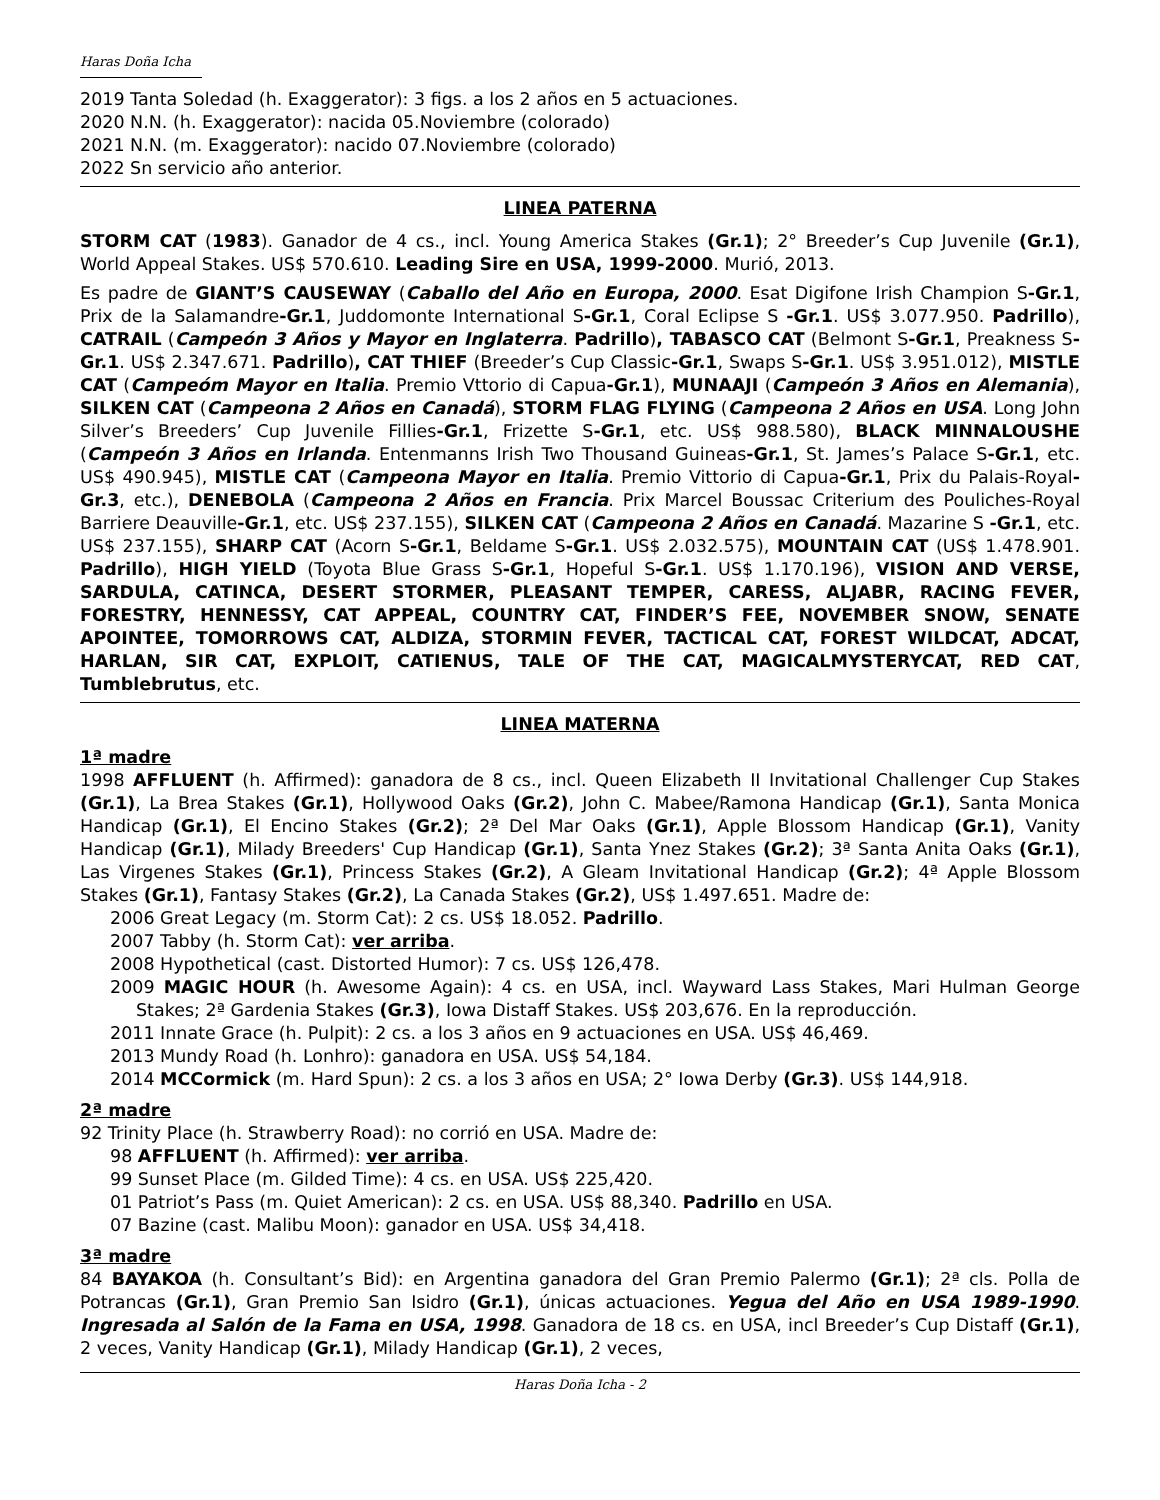Haras Doña Icha
2019 Tanta Soledad (h. Exaggerator): 3 figs. a los 2 años en 5 actuaciones.
2020 N.N. (h. Exaggerator): nacida 05.Noviembre (colorado)
2021 N.N. (m. Exaggerator): nacido 07.Noviembre (colorado)
2022 Sn servicio año anterior.
LINEA PATERNA
STORM CAT (1983). Ganador de 4 cs., incl. Young America Stakes (Gr.1); 2° Breeder’s Cup Juvenile (Gr.1), World Appeal Stakes. US$ 570.610. Leading Sire en USA, 1999-2000. Murió, 2013.
Es padre de GIANT’S CAUSEWAY (Caballo del Año en Europa, 2000. Esat Digifone Irish Champion S-Gr.1, Prix de la Salamandre-Gr.1, Juddomonte International S-Gr.1, Coral Eclipse S -Gr.1. US$ 3.077.950. Padrillo), CATRAIL (Campeón 3 Años y Mayor en Inglaterra. Padrillo), TABASCO CAT (Belmont S-Gr.1, Preakness S-Gr.1. US$ 2.347.671. Padrillo), CAT THIEF (Breeder’s Cup Classic-Gr.1, Swaps S-Gr.1. US$ 3.951.012), MISTLE CAT (Campeóm Mayor en Italia. Premio Vttorio di Capua-Gr.1), MUNAAJI (Campeón 3 Años en Alemania), SILKEN CAT (Campeona 2 Años en Canadá), STORM FLAG FLYING (Campeona 2 Años en USA. Long John Silver’s Breeders’ Cup Juvenile Fillies-Gr.1, Frizette S-Gr.1, etc. US$ 988.580), BLACK MINNALOUSHE (Campeón 3 Años en Irlanda. Entenmanns Irish Two Thousand Guineas-Gr.1, St. James’s Palace S-Gr.1, etc. US$ 490.945), MISTLE CAT (Campeona Mayor en Italia. Premio Vittorio di Capua-Gr.1, Prix du Palais-Royal-Gr.3, etc.), DENEBOLA (Campeona 2 Años en Francia. Prix Marcel Boussac Criterium des Pouliches-Royal Barriere Deauville-Gr.1, etc. US$ 237.155), SILKEN CAT (Campeona 2 Años en Canadá. Mazarine S -Gr.1, etc. US$ 237.155), SHARP CAT (Acorn S-Gr.1, Beldame S-Gr.1. US$ 2.032.575), MOUNTAIN CAT (US$ 1.478.901. Padrillo), HIGH YIELD (Toyota Blue Grass S-Gr.1, Hopeful S-Gr.1. US$ 1.170.196), VISION AND VERSE, SARDULA, CATINCA, DESERT STORMER, PLEASANT TEMPER, CARESS, ALJABR, RACING FEVER, FORESTRY, HENNESSY, CAT APPEAL, COUNTRY CAT, FINDER’S FEE, NOVEMBER SNOW, SENATE APOINTEE, TOMORROWS CAT, ALDIZA, STORMIN FEVER, TACTICAL CAT, FOREST WILDCAT, ADCAT, HARLAN, SIR CAT, EXPLOIT, CATIENUS, TALE OF THE CAT, MAGICALMYSTERYCAT, RED CAT, Tumblebrutus, etc.
LINEA MATERNA
1ª madre
1998 AFFLUENT (h. Affirmed): ganadora de 8 cs., incl. Queen Elizabeth II Invitational Challenger Cup Stakes (Gr.1), La Brea Stakes (Gr.1), Hollywood Oaks (Gr.2), John C. Mabee/Ramona Handicap (Gr.1), Santa Monica Handicap (Gr.1), El Encino Stakes (Gr.2); 2ª Del Mar Oaks (Gr.1), Apple Blossom Handicap (Gr.1), Vanity Handicap (Gr.1), Milady Breeders' Cup Handicap (Gr.1), Santa Ynez Stakes (Gr.2); 3ª Santa Anita Oaks (Gr.1), Las Virgenes Stakes (Gr.1), Princess Stakes (Gr.2), A Gleam Invitational Handicap (Gr.2); 4ª Apple Blossom Stakes (Gr.1), Fantasy Stakes (Gr.2), La Canada Stakes (Gr.2), US$ 1.497.651. Madre de:
2006 Great Legacy (m. Storm Cat): 2 cs. US$ 18.052. Padrillo.
2007 Tabby (h. Storm Cat): ver arriba.
2008 Hypothetical (cast. Distorted Humor): 7 cs. US$ 126,478.
2009 MAGIC HOUR (h. Awesome Again): 4 cs. en USA, incl. Wayward Lass Stakes, Mari Hulman George Stakes; 2ª Gardenia Stakes (Gr.3), Iowa Distaff Stakes. US$ 203,676. En la reproducción.
2011 Innate Grace (h. Pulpit): 2 cs. a los 3 años en 9 actuaciones en USA. US$ 46,469.
2013 Mundy Road (h. Lonhro): ganadora en USA. US$ 54,184.
2014 MCCormick (m. Hard Spun): 2 cs. a los 3 años en USA; 2° Iowa Derby (Gr.3). US$ 144,918.
2ª madre
92 Trinity Place (h. Strawberry Road): no corrió en USA. Madre de:
98 AFFLUENT (h. Affirmed): ver arriba.
99 Sunset Place (m. Gilded Time): 4 cs. en USA. US$ 225,420.
01 Patriot’s Pass (m. Quiet American): 2 cs. en USA. US$ 88,340. Padrillo en USA.
07 Bazine (cast. Malibu Moon): ganador en USA. US$ 34,418.
3ª madre
84 BAYAKOA (h. Consultant’s Bid): en Argentina ganadora del Gran Premio Palermo (Gr.1); 2ª cls. Polla de Potrancas (Gr.1), Gran Premio San Isidro (Gr.1), únicas actuaciones. Yegua del Año en USA 1989-1990. Ingresada al Salón de la Fama en USA, 1998. Ganadora de 18 cs. en USA, incl Breeder’s Cup Distaff (Gr.1), 2 veces, Vanity Handicap (Gr.1), Milady Handicap (Gr.1), 2 veces,
Haras Doña Icha - 2